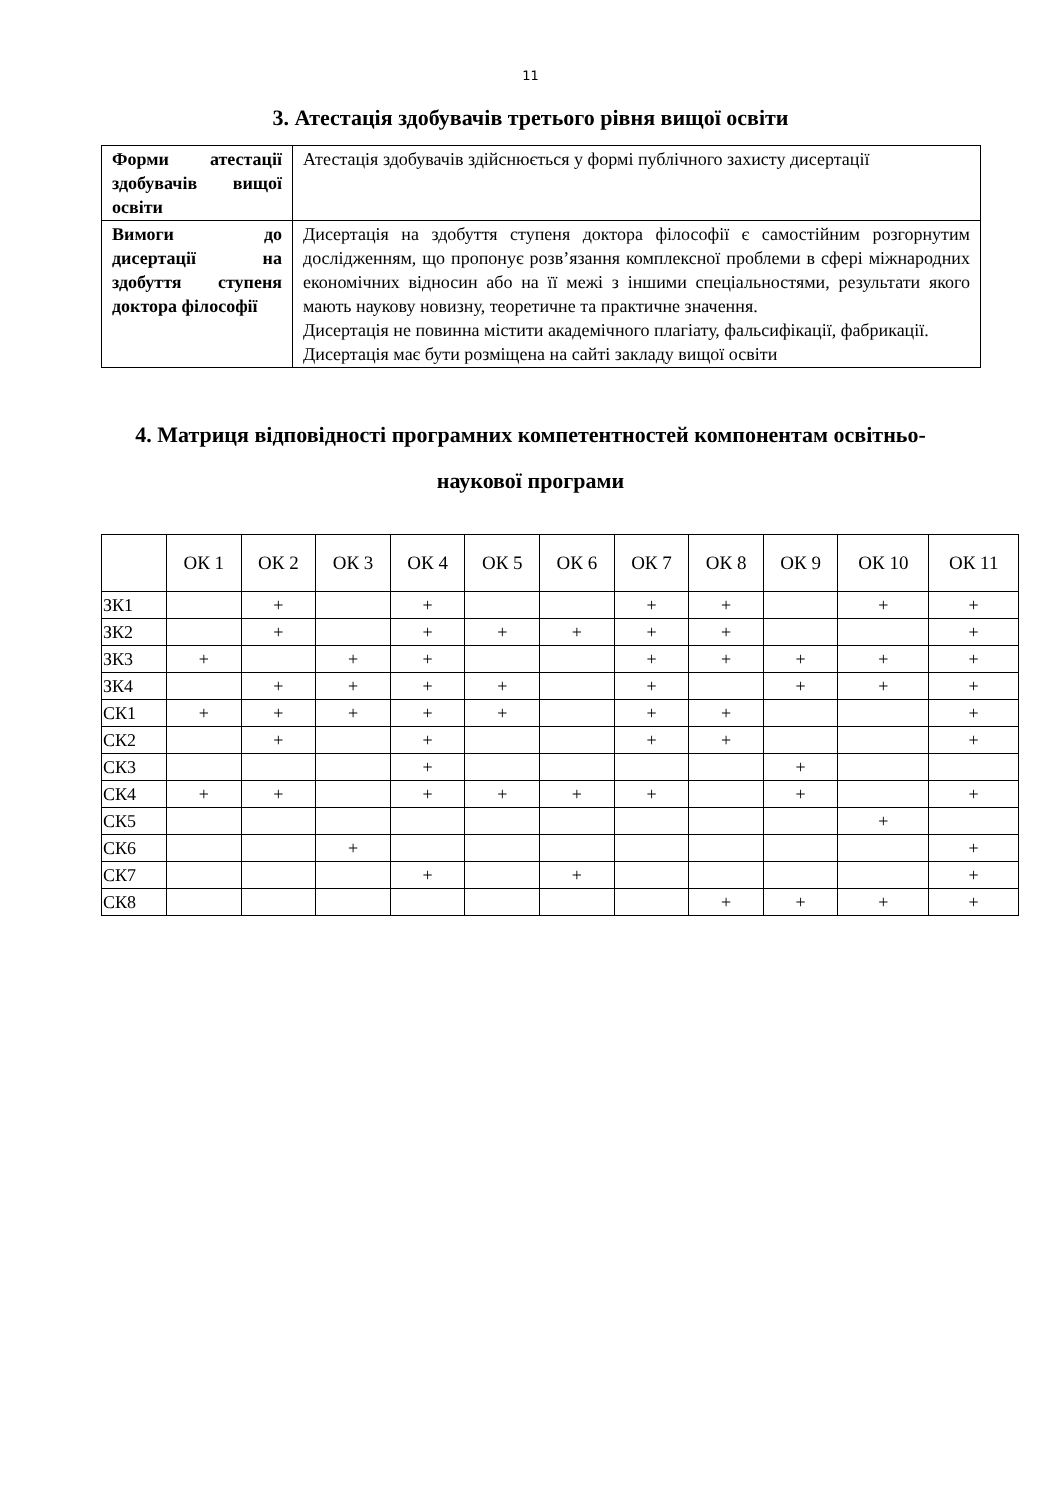11
3. Атестація здобувачів третього рівня вищої освіти
| Форми атестації здобувачів вищої освіти | Атестація здобувачів здійснюється у формі публічного захисту дисертації |
| Вимоги до дисертації на здобуття ступеня доктора філософії | Дисертація на здобуття ступеня доктора філософії є самостійним розгорнутим дослідженням, що пропонує розв’язання комплексної проблеми в сфері міжнародних економічних відносин або на її межі з іншими спеціальностями, результати якого мають наукову новизну, теоретичне та практичне значення. Дисертація не повинна містити академічного плагіату, фальсифікації, фабрикації. Дисертація має бути розміщена на сайті закладу вищої освіти |
4. Матриця відповідності програмних компетентностей компонентам освітньо-
наукової програми
| | ОК 1 | ОК 2 | ОК 3 | ОК 4 | ОК 5 | ОК 6 | ОК 7 | ОК 8 | ОК 9 | ОК 10 | ОК 11 |
| --- | --- | --- | --- | --- | --- | --- | --- | --- | --- | --- | --- |
| ЗК1 | | + | | + | | | + | + | | + | + |
| ЗК2 | | + | | + | + | + | + | + | | | + |
| ЗК3 | + | | + | + | | | + | + | + | + | + |
| ЗК4 | | + | + | + | + | | + | | + | + | + |
| СК1 | + | + | + | + | + | | + | + | | | + |
| СК2 | | + | | + | | | + | + | | | + |
| СК3 | | | | + | | | | | + | | |
| СК4 | + | + | | + | + | + | + | | + | | + |
| СК5 | | | | | | | | | | + | |
| СК6 | | | + | | | | | | | | + |
| СК7 | | | | + | | + | | | | | + |
| СК8 | | | | | | | | + | + | + | + |